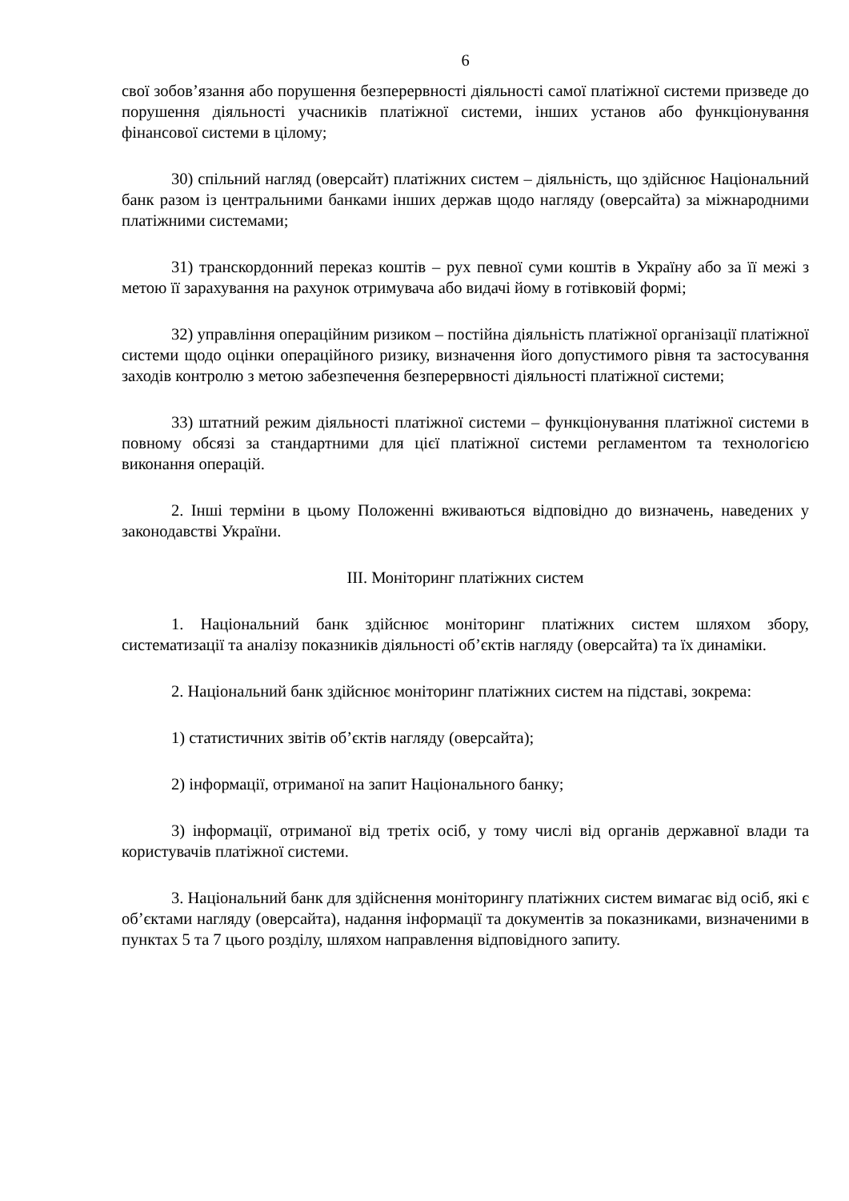6
свої зобов’язання або порушення безперервності діяльності самої платіжної системи призведе до порушення діяльності учасників платіжної системи, інших установ або функціонування фінансової системи в цілому;
30) спільний нагляд (оверсайт) платіжних систем – діяльність, що здійснює Національний банк разом із центральними банками інших держав щодо нагляду (оверсайта) за міжнародними платіжними системами;
31) транскордонний переказ коштів – рух певної суми коштів в Україну або за її межі з метою її зарахування на рахунок отримувача або видачі йому в готівковій формі;
32) управління операційним ризиком – постійна діяльність платіжної організації платіжної системи щодо оцінки операційного ризику, визначення його допустимого рівня та застосування заходів контролю з метою забезпечення безперервності діяльності платіжної системи;
33) штатний режим діяльності платіжної системи – функціонування платіжної системи в повному обсязі за стандартними для цієї платіжної системи регламентом та технологією виконання операцій.
2. Інші терміни в цьому Положенні вживаються відповідно до визначень, наведених у законодавстві України.
ІІІ. Моніторинг платіжних систем
1. Національний банк здійснює моніторинг платіжних систем шляхом збору, систематизації та аналізу показників діяльності об’єктів нагляду (оверсайта) та їх динаміки.
2. Національний банк здійснює моніторинг платіжних систем на підставі, зокрема:
1) статистичних звітів об’єктів нагляду (оверсайта);
2) інформації, отриманої на запит Національного банку;
3) інформації, отриманої від третіх осіб, у тому числі від органів державної влади та користувачів платіжної системи.
3. Національний банк для здійснення моніторингу платіжних систем вимагає від осіб, які є об’єктами нагляду (оверсайта), надання інформації та документів за показниками, визначеними в пунктах 5 та 7 цього розділу, шляхом направлення відповідного запиту.